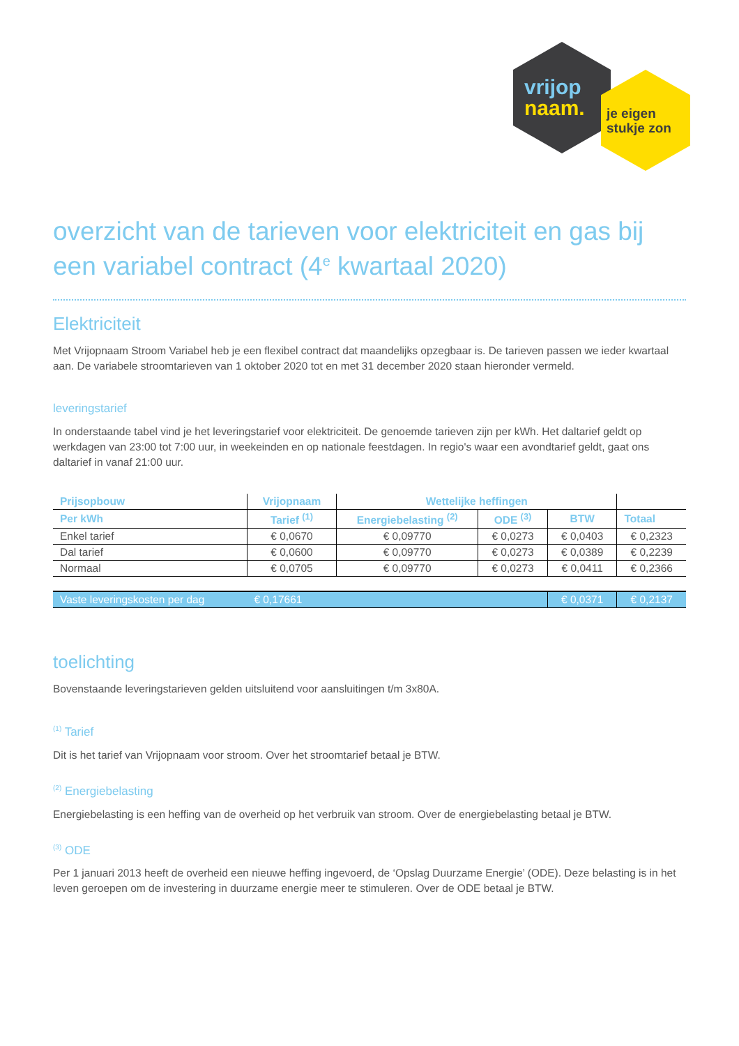vrijop
naam.
je eigen
stukje zon
overzicht van de tarieven voor elektriciteit en gas bij een variabel contract (4<sup>e</sup> kwartaal 2020)
Elektriciteit
Met Vrijopnaam Stroom Variabel heb je een flexibel contract dat maandelijks opzegbaar is. De tarieven passen we ieder kwartaal aan. De variabele stroomtarieven van 1 oktober 2020 tot en met 31 december 2020 staan hieronder vermeld.
leveringstarief
In onderstaande tabel vind je het leveringstarief voor elektriciteit. De genoemde tarieven zijn per kWh. Het daltarief geldt op werkdagen van 23:00 tot 7:00 uur, in weekeinden en op nationale feestdagen. In regio's waar een avondtarief geldt, gaat ons daltarief in vanaf 21:00 uur.
| Prijsopbouw | Vrijopnaam | Wettelijke heffingen | | | |
| --- | --- | --- | --- | --- | --- |
| Per kWh | Tarief <sup>(1)</sup> | Energiebelasting <sup>(2)</sup> | ODE <sup>(3)</sup> | BTW | Totaal |
| Enkel tarief | € 0,0670 | € 0,09770 | € 0,0273 | € 0,0403 | € 0,2323 |
| Dal tarief | € 0,0600 | € 0,09770 | € 0,0273 | € 0,0389 | € 0,2239 |
| Normaal | € 0,0705 | € 0,09770 | € 0,0273 | € 0,0411 | € 0,2366 |
| Vaste leveringskosten per dag | € 0,17661 | | | € 0,0371 | € 0,2137 |
toelichting
Bovenstaande leveringstarieven gelden uitsluitend voor aansluitingen t/m 3x80A.
<sup>(1)</sup> Tarief
Dit is het tarief van Vrijopnaam voor stroom. Over het stroomtarief betaal je BTW.
<sup>(2)</sup> Energiebelasting
Energiebelasting is een heffing van de overheid op het verbruik van stroom. Over de energiebelasting betaal je BTW.
<sup>(3)</sup> ODE
Per 1 januari 2013 heeft de overheid een nieuwe heffing ingevoerd, de ‘Opslag Duurzame Energie’ (ODE). Deze belasting is in het leven geroepen om de investering in duurzame energie meer te stimuleren. Over de ODE betaal je BTW.